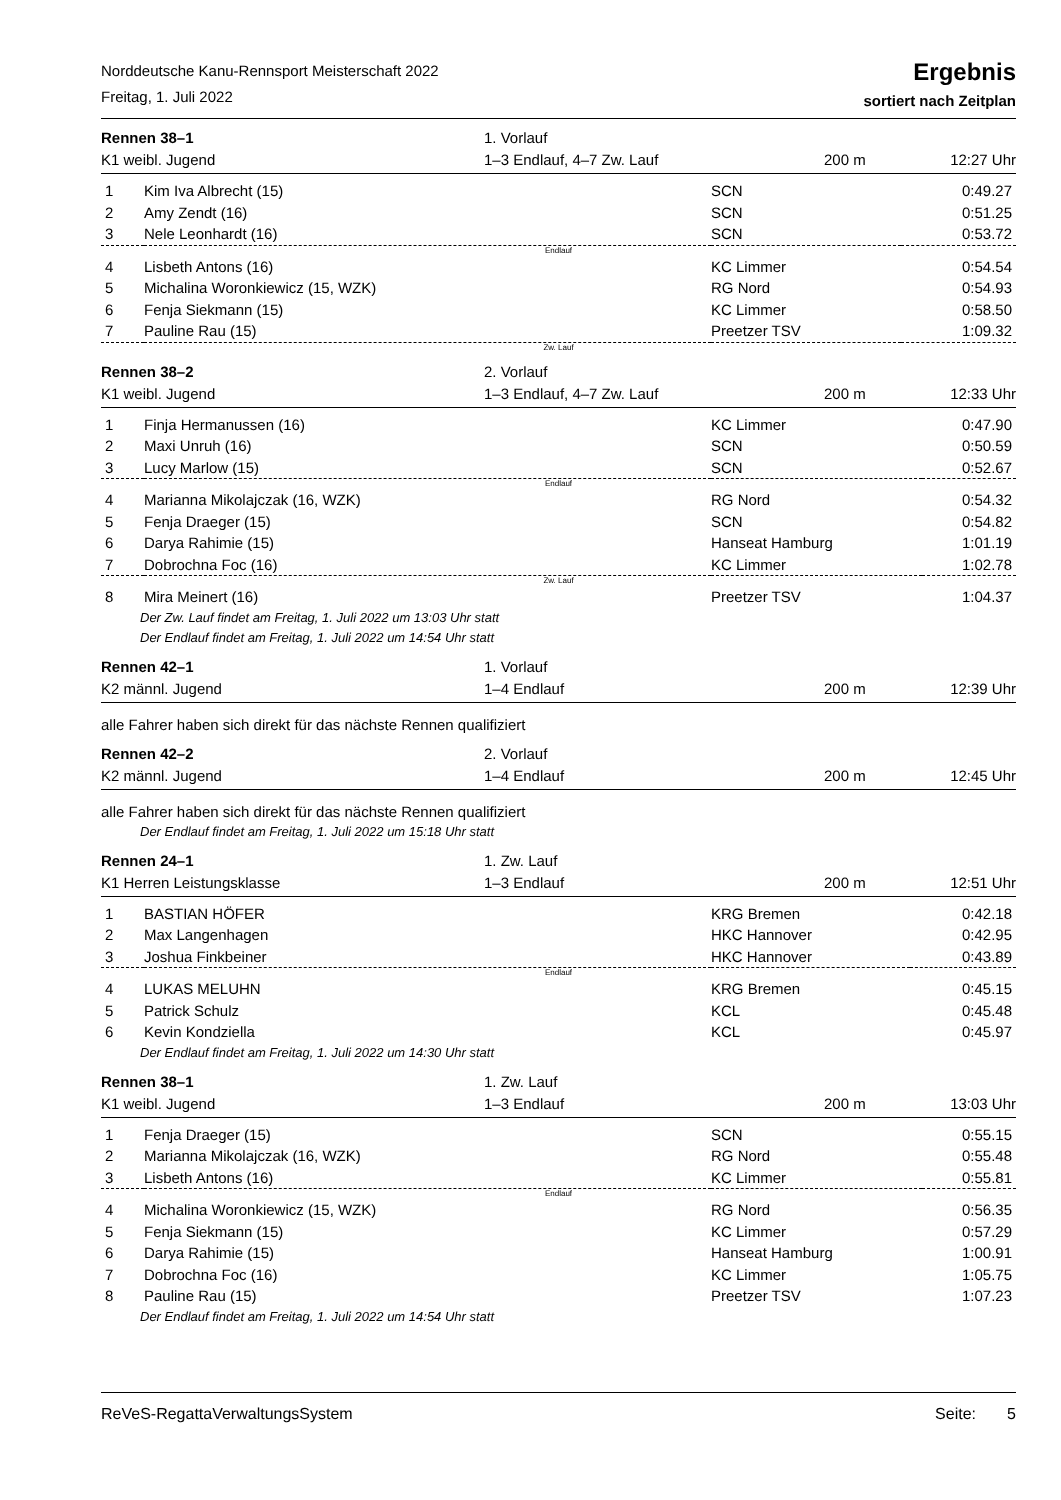Norddeutsche Kanu-Rennsport Meisterschaft 2022
Freitag, 1. Juli 2022
Ergebnis
sortiert nach Zeitplan
Rennen 38–1
K1 weibl. Jugend
1. Vorlauf
1–3 Endlauf, 4–7 Zw. Lauf
200 m 12:27 Uhr
| 1 | Kim Iva Albrecht (15) | SCN | 0:49.27 |
| 2 | Amy Zendt (16) | SCN | 0:51.25 |
| 3 | Nele Leonhardt (16) | SCN | 0:53.72 |
| Endlauf | | | |
| 4 | Lisbeth Antons (16) | KC Limmer | 0:54.54 |
| 5 | Michalina Woronkiewicz (15, WZK) | RG Nord | 0:54.93 |
| 6 | Fenja Siekmann (15) | KC Limmer | 0:58.50 |
| 7 | Pauline Rau (15) | Preetzer TSV | 1:09.32 |
| Zw. Lauf | | | |
Rennen 38–2
K1 weibl. Jugend
2. Vorlauf
1–3 Endlauf, 4–7 Zw. Lauf
200 m 12:33 Uhr
| 1 | Finja Hermanussen (16) | KC Limmer | 0:47.90 |
| 2 | Maxi Unruh (16) | SCN | 0:50.59 |
| 3 | Lucy Marlow (15) | SCN | 0:52.67 |
| Endlauf | | | |
| 4 | Marianna Mikolajczak (16, WZK) | RG Nord | 0:54.32 |
| 5 | Fenja Draeger (15) | SCN | 0:54.82 |
| 6 | Darya Rahimie (15) | Hanseat Hamburg | 1:01.19 |
| 7 | Dobrochna Foc (16) | KC Limmer | 1:02.78 |
| Zw. Lauf | | | |
| 8 | Mira Meinert (16) | Preetzer TSV | 1:04.37 |
Der Zw. Lauf findet am Freitag, 1. Juli 2022 um 13:03 Uhr statt
Der Endlauf findet am Freitag, 1. Juli 2022 um 14:54 Uhr statt
Rennen 42–1
K2 männl. Jugend
1. Vorlauf
1–4 Endlauf
200 m 12:39 Uhr
alle Fahrer haben sich direkt für das nächste Rennen qualifiziert
Rennen 42–2
K2 männl. Jugend
2. Vorlauf
1–4 Endlauf
200 m 12:45 Uhr
alle Fahrer haben sich direkt für das nächste Rennen qualifiziert
Der Endlauf findet am Freitag, 1. Juli 2022 um 15:18 Uhr statt
Rennen 24–1
K1 Herren Leistungsklasse
1. Zw. Lauf
1–3 Endlauf
200 m 12:51 Uhr
| 1 | BASTIAN HÖFER | KRG Bremen | 0:42.18 |
| 2 | Max Langenhagen | HKC Hannover | 0:42.95 |
| 3 | Joshua Finkbeiner | HKC Hannover | 0:43.89 |
| Endlauf | | | |
| 4 | LUKAS MELUHN | KRG Bremen | 0:45.15 |
| 5 | Patrick Schulz | KCL | 0:45.48 |
| 6 | Kevin Kondziella | KCL | 0:45.97 |
Der Endlauf findet am Freitag, 1. Juli 2022 um 14:30 Uhr statt
Rennen 38–1
K1 weibl. Jugend
1. Zw. Lauf
1–3 Endlauf
200 m 13:03 Uhr
| 1 | Fenja Draeger (15) | SCN | 0:55.15 |
| 2 | Marianna Mikolajczak (16, WZK) | RG Nord | 0:55.48 |
| 3 | Lisbeth Antons (16) | KC Limmer | 0:55.81 |
| Endlauf | | | |
| 4 | Michalina Woronkiewicz (15, WZK) | RG Nord | 0:56.35 |
| 5 | Fenja Siekmann (15) | KC Limmer | 0:57.29 |
| 6 | Darya Rahimie (15) | Hanseat Hamburg | 1:00.91 |
| 7 | Dobrochna Foc (16) | KC Limmer | 1:05.75 |
| 8 | Pauline Rau (15) | Preetzer TSV | 1:07.23 |
Der Endlauf findet am Freitag, 1. Juli 2022 um 14:54 Uhr statt
ReVeS-RegattaVerwaltungsSystem Seite: 5